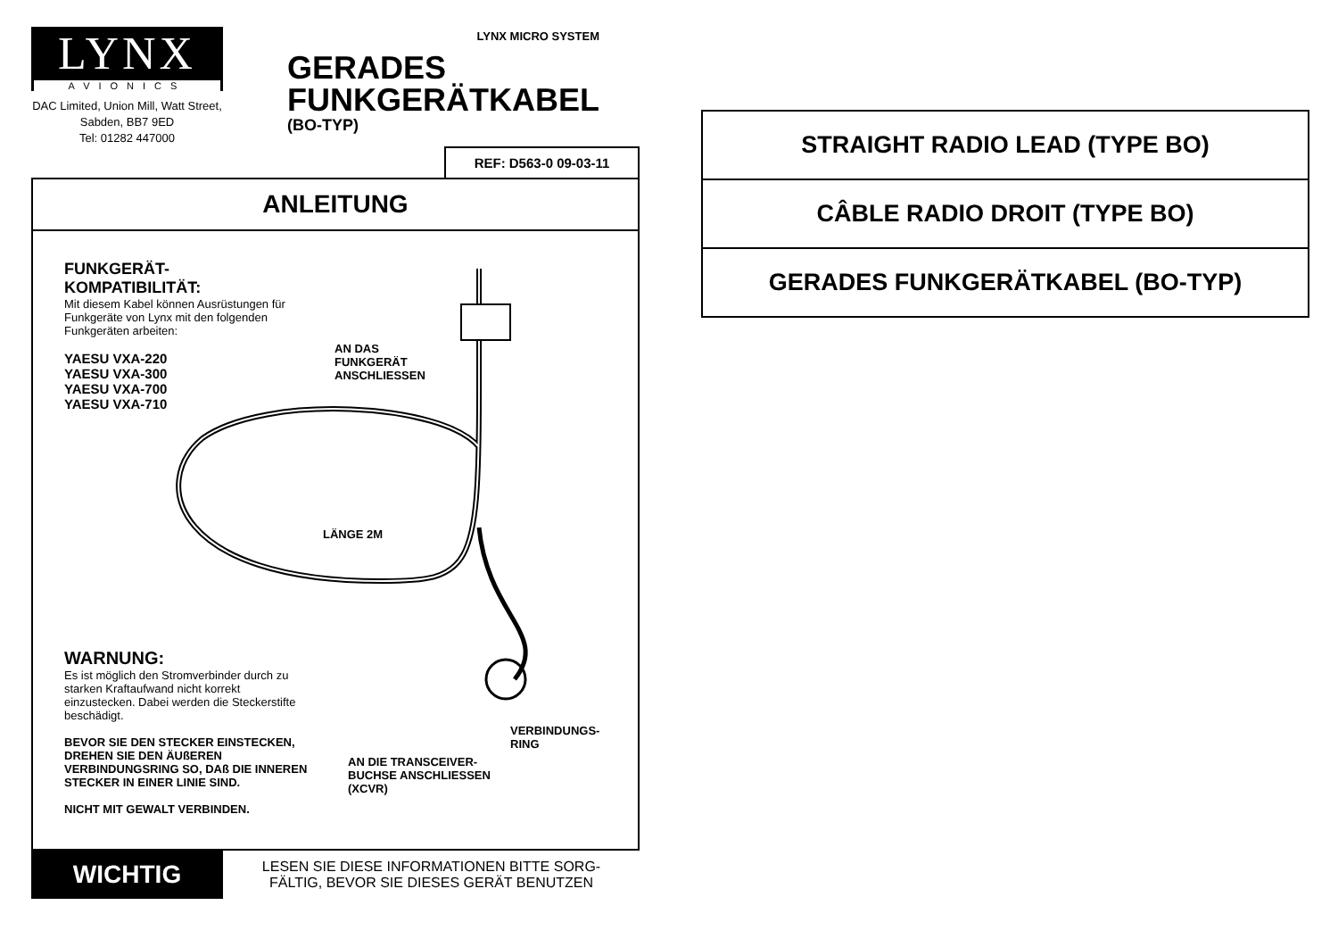LYNX
AVIONICS
DAC Limited, Union Mill, Watt Street, Sabden, BB7 9ED
Tel: 01282 447000
LYNX MICRO SYSTEM
GERADES
FUNKGERÄTKABEL
(BO-TYP)
REF: D563-0 09-03-11
ANLEITUNG
FUNKGERÄT-
KOMPATIBILITÄT:
Mit diesem Kabel können Ausrüstungen für Funkgeräte von Lynx mit den folgenden Funkgeräten arbeiten:
YAESU VXA-220
YAESU VXA-300
YAESU VXA-700
YAESU VXA-710
AN DAS
FUNKGERÄT
ANSCHLIESSEN
LÄNGE 2M
WARNUNG:
Es ist möglich den Stromverbinder durch zu starken Kraftaufwand nicht korrekt einzustecken. Dabei werden die Steckerstifte beschädigt.
BEVOR SIE DEN STECKER EINSTECKEN, DREHEN SIE DEN ÄUßEREN VERBINDUNGSRING SO, DAß DIE INNEREN STECKER IN EINER LINIE SIND.
NICHT MIT GEWALT VERBINDEN.
VERBINDUNGS-
RING
AN DIE TRANSCEIVER-
BUCHSE ANSCHLIESSEN
(XCVR)
WICHTIG
LESEN SIE DIESE INFORMATIONEN BITTE SORG-
FÄLTIG, BEVOR SIE DIESES GERÄT BENUTZEN
STRAIGHT RADIO LEAD (TYPE BO)
CÂBLE RADIO DROIT (TYPE BO)
GERADES FUNKGERÄTKABEL (BO-TYP)